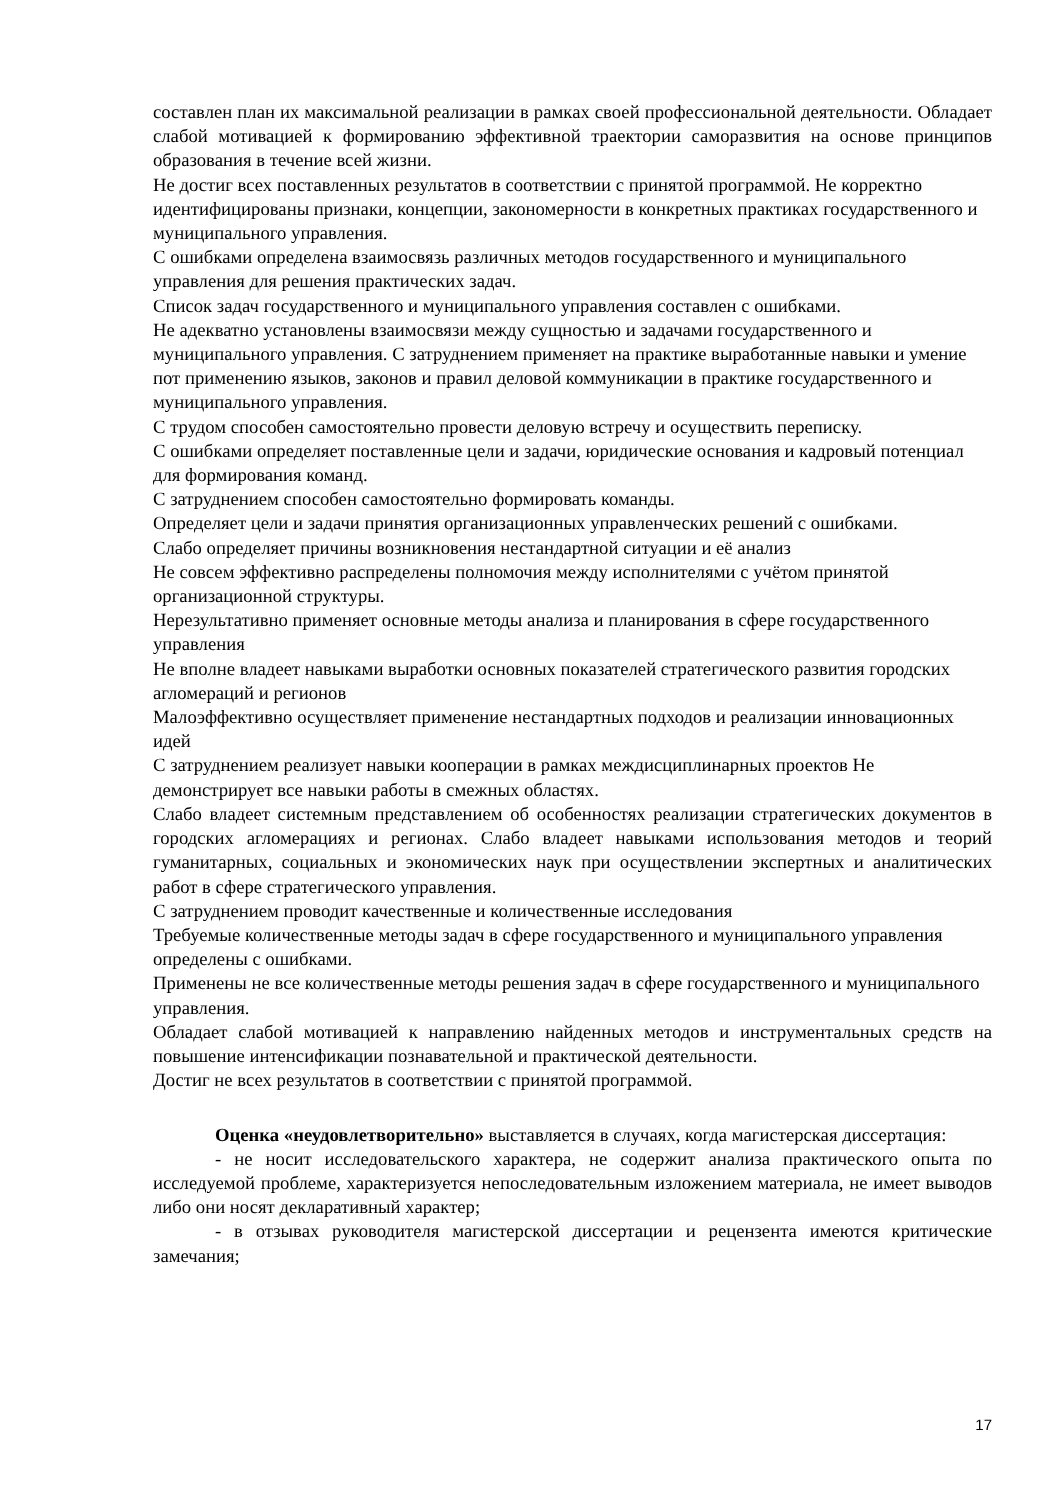составлен план их максимальной реализации в рамках своей профессиональной деятельности. Обладает слабой мотивацией к формированию эффективной траектории саморазвития на основе принципов образования в течение всей жизни.
Не достиг всех поставленных результатов в соответствии с принятой программой. Не корректно идентифицированы признаки, концепции, закономерности в конкретных практиках государственного и муниципального управления.
С ошибками определена взаимосвязь различных методов государственного и муниципального управления для решения практических задач.
Список задач государственного и муниципального управления составлен с ошибками.
Не адекватно установлены взаимосвязи между сущностью и задачами государственного и муниципального управления. С затруднением применяет на практике выработанные навыки и умение пот применению языков, законов и правил деловой коммуникации в практике государственного и муниципального управления.
С трудом способен самостоятельно провести деловую встречу и осуществить переписку.
С ошибками определяет поставленные цели и задачи, юридические основания и кадровый потенциал для формирования команд.
С затруднением способен самостоятельно формировать команды.
Определяет цели и задачи принятия организационных управленческих решений с ошибками.
Слабо определяет причины возникновения нестандартной ситуации и её анализ
Не совсем эффективно распределены полномочия между исполнителями с учётом принятой организационной структуры.
Нерезультативно применяет основные методы анализа и планирования в сфере государственного управления
Не вполне владеет навыками выработки основных показателей стратегического развития городских агломераций и регионов
Малоэффективно осуществляет применение нестандартных подходов и реализации инновационных идей
С затруднением реализует навыки кооперации в рамках междисциплинарных проектов Не демонстрирует все навыки работы в смежных областях.
Слабо владеет системным представлением об особенностях реализации стратегических документов в городских агломерациях и регионах. Слабо владеет навыками использования методов и теорий гуманитарных, социальных и экономических наук при осуществлении экспертных и аналитических работ в сфере стратегического управления.
С затруднением проводит качественные и количественные исследования
Требуемые количественные методы задач в сфере государственного и муниципального управления определены с ошибками.
Применены не все количественные методы решения задач в сфере государственного и муниципального управления.
Обладает слабой мотивацией к направлению найденных методов и инструментальных средств на повышение интенсификации познавательной и практической деятельности.
Достиг не всех результатов в соответствии с принятой программой.
Оценка «неудовлетворительно» выставляется в случаях, когда магистерская диссертация:
- не носит исследовательского характера, не содержит анализа практического опыта по исследуемой проблеме, характеризуется непоследовательным изложением материала, не имеет выводов либо они носят декларативный характер;
- в отзывах руководителя магистерской диссертации и рецензента имеются критические замечания;
17